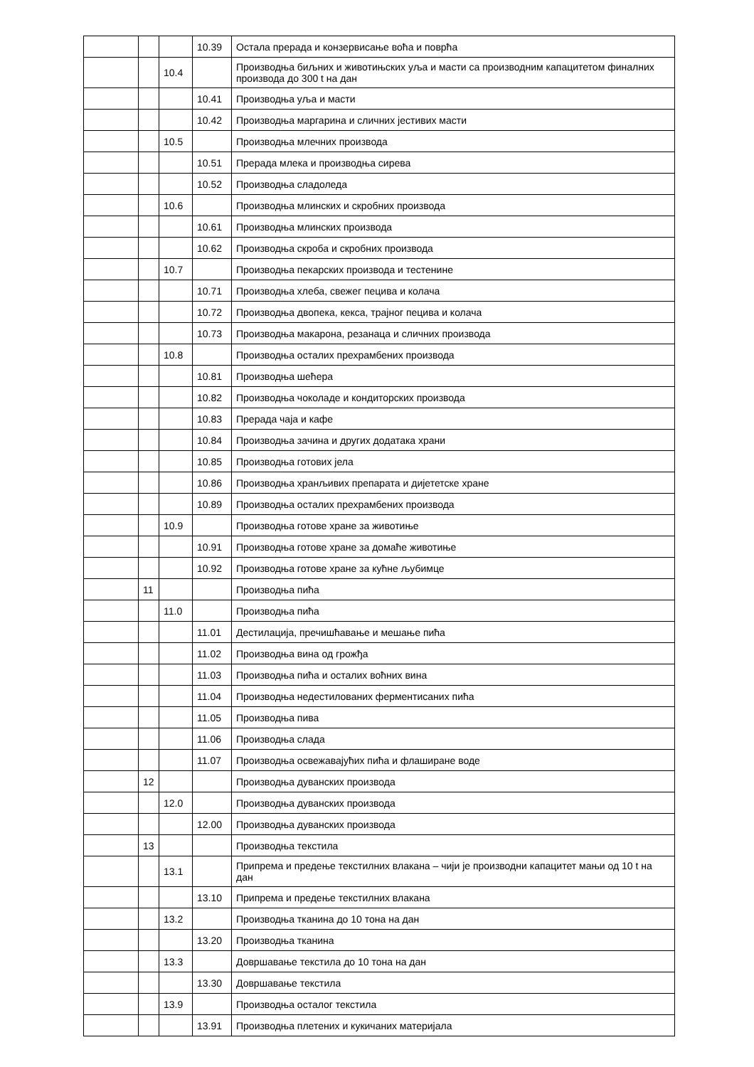| | | | 10.39 | Остала прерада и конзервисање воћа и поврћа |
| | | 10.4 | | Производња биљних и животињских уља и масти са производним капацитетом финалних производа до 300 t на дан |
| | | | 10.41 | Производња уља и масти |
| | | | 10.42 | Производња маргарина и сличних јестивих масти |
| | | 10.5 | | Производња млечних производа |
| | | | 10.51 | Прерада млека и производња сирева |
| | | | 10.52 | Производња сладоледа |
| | | 10.6 | | Производња млинских и скробних производа |
| | | | 10.61 | Производња млинских производа |
| | | | 10.62 | Производња скроба и скробних производа |
| | | 10.7 | | Производња пекарских производа и тестенине |
| | | | 10.71 | Производња хлеба, свежег пецива и колача |
| | | | 10.72 | Производња двопека, кекса, трајног пецива и колача |
| | | | 10.73 | Производња макарона, резанаца и сличних производа |
| | | 10.8 | | Производња осталих прехрамбених производа |
| | | | 10.81 | Производња шећера |
| | | | 10.82 | Производња чоколаде и кондиторских производа |
| | | | 10.83 | Прерада чаја и кафе |
| | | | 10.84 | Производња зачина и других додатака храни |
| | | | 10.85 | Производња готових јела |
| | | | 10.86 | Производња хранљивих препарата и дијететске хране |
| | | | 10.89 | Производња осталих прехрамбених производа |
| | | 10.9 | | Производња готове хране за животиње |
| | | | 10.91 | Производња готове хране за домаће животиње |
| | | | 10.92 | Производња готове хране за кућне љубимце |
| | 11 | | | Производња пића |
| | | 11.0 | | Производња пића |
| | | | 11.01 | Дестилација, пречишћавање и мешање пића |
| | | | 11.02 | Производња вина од грожђа |
| | | | 11.03 | Производња пића и осталих воћних вина |
| | | | 11.04 | Производња недестилованих ферментисаних пића |
| | | | 11.05 | Производња пива |
| | | | 11.06 | Производња слада |
| | | | 11.07 | Производња освежавајућих пића и флаширане воде |
| | 12 | | | Производња дуванских производа |
| | | 12.0 | | Производња дуванских производа |
| | | | 12.00 | Производња дуванских производа |
| | 13 | | | Производња текстила |
| | | 13.1 | | Припрема и предење текстилних влакана – чији је производни капацитет мањи од 10 t на дан |
| | | | 13.10 | Припрема и предење текстилних влакана |
| | | 13.2 | | Производња тканина до 10 тона на дан |
| | | | 13.20 | Производња тканина |
| | | 13.3 | | Довршавање текстила до 10 тона на дан |
| | | | 13.30 | Довршавање текстила |
| | | 13.9 | | Производња осталог текстила |
| | | | 13.91 | Производња плетених и кукичаних материјала |